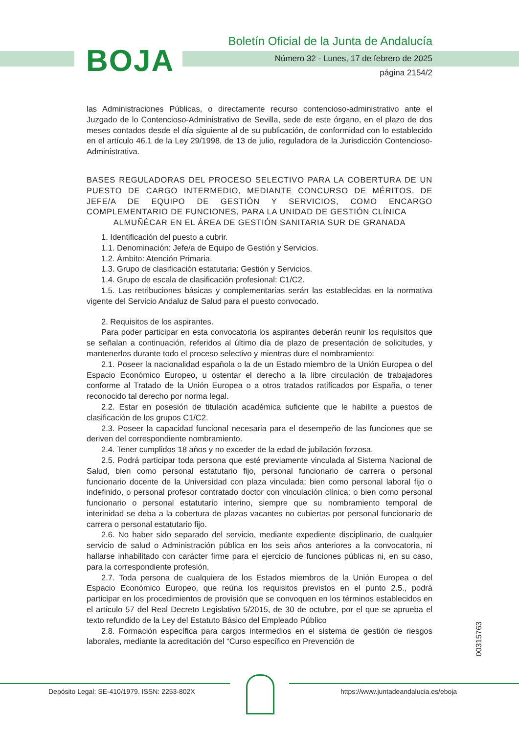Boletín Oficial de la Junta de Andalucía
BOJA
Número 32 - Lunes, 17 de febrero de 2025
página 2154/2
las Administraciones Públicas, o directamente recurso contencioso-administrativo ante el Juzgado de lo Contencioso-Administrativo de Sevilla, sede de este órgano, en el plazo de dos meses contados desde el día siguiente al de su publicación, de conformidad con lo establecido en el artículo 46.1 de la Ley 29/1998, de 13 de julio, reguladora de la Jurisdicción Contencioso-Administrativa.
BASES REGULADORAS DEL PROCESO SELECTIVO PARA LA COBERTURA DE UN PUESTO DE CARGO INTERMEDIO, MEDIANTE CONCURSO DE MÉRITOS, DE JEFE/A DE EQUIPO DE GESTIÓN Y SERVICIOS, COMO ENCARGO COMPLEMENTARIO DE FUNCIONES, PARA LA UNIDAD DE GESTIÓN CLÍNICA
ALMUÑÉCAR EN EL ÁREA DE GESTIÓN SANITARIA SUR DE GRANADA
1. Identificación del puesto a cubrir.
1.1. Denominación: Jefe/a de Equipo de Gestión y Servicios.
1.2. Ámbito: Atención Primaria.
1.3. Grupo de clasificación estatutaria: Gestión y Servicios.
1.4. Grupo de escala de clasificación profesional: C1/C2.
1.5. Las retribuciones básicas y complementarias serán las establecidas en la normativa vigente del Servicio Andaluz de Salud para el puesto convocado.
2. Requisitos de los aspirantes.
Para poder participar en esta convocatoria los aspirantes deberán reunir los requisitos que se señalan a continuación, referidos al último día de plazo de presentación de solicitudes, y mantenerlos durante todo el proceso selectivo y mientras dure el nombramiento:
2.1. Poseer la nacionalidad española o la de un Estado miembro de la Unión Europea o del Espacio Económico Europeo, u ostentar el derecho a la libre circulación de trabajadores conforme al Tratado de la Unión Europea o a otros tratados ratificados por España, o tener reconocido tal derecho por norma legal.
2.2. Estar en posesión de titulación académica suficiente que le habilite a puestos de clasificación de los grupos C1/C2.
2.3. Poseer la capacidad funcional necesaria para el desempeño de las funciones que se deriven del correspondiente nombramiento.
2.4. Tener cumplidos 18 años y no exceder de la edad de jubilación forzosa.
2.5. Podrá participar toda persona que esté previamente vinculada al Sistema Nacional de Salud, bien como personal estatutario fijo, personal funcionario de carrera o personal funcionario docente de la Universidad con plaza vinculada; bien como personal laboral fijo o indefinido, o personal profesor contratado doctor con vinculación clínica; o bien como personal funcionario o personal estatutario interino, siempre que su nombramiento temporal de interinidad se deba a la cobertura de plazas vacantes no cubiertas por personal funcionario de carrera o personal estatutario fijo.
2.6. No haber sido separado del servicio, mediante expediente disciplinario, de cualquier servicio de salud o Administración pública en los seis años anteriores a la convocatoria, ni hallarse inhabilitado con carácter firme para el ejercicio de funciones públicas ni, en su caso, para la correspondiente profesión.
2.7. Toda persona de cualquiera de los Estados miembros de la Unión Europea o del Espacio Económico Europeo, que reúna los requisitos previstos en el punto 2.5., podrá participar en los procedimientos de provisión que se convoquen en los términos establecidos en el artículo 57 del Real Decreto Legislativo 5/2015, de 30 de octubre, por el que se aprueba el texto refundido de la Ley del Estatuto Básico del Empleado Público
2.8. Formación específica para cargos intermedios en el sistema de gestión de riesgos laborales, mediante la acreditación del “Curso específico en Prevención de
00315763
Depósito Legal: SE-410/1979. ISSN: 2253-802X
https://www.juntadeandalucia.es/eboja